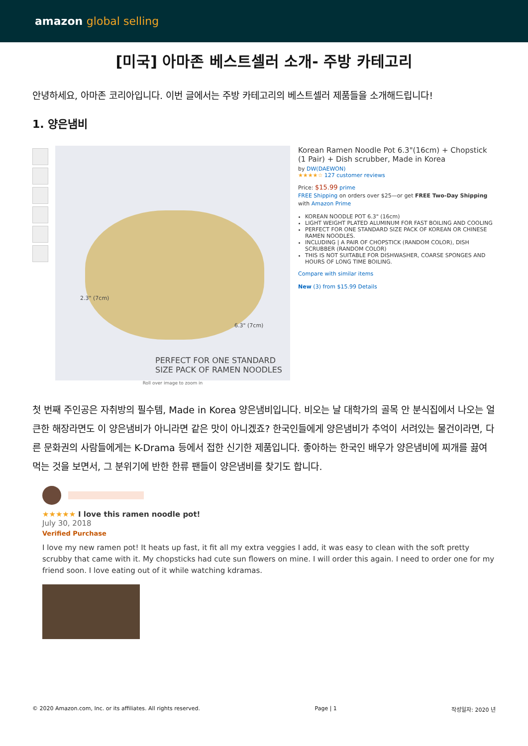amazon global selling
[미국] 아마존 베스트셀러 소개- 주방 카테고리
안녕하세요, 아마존 코리아입니다. 이번 글에서는 주방 카테고리의 베스트셀러 제품들을 소개해드립니다!
1. 양은냄비
6.3" (7cm)
2.3" (7cm)
PERFECT FOR ONE STANDARD
SIZE PACK OF RAMEN NOODLES
Roll over image to zoom in
Korean Ramen Noodle Pot 6.3"(16cm) + Chopstick (1 Pair) + Dish scrubber, Made in Korea
by DW(DAEWON)
★★★★☆ 127 customer reviews
Price: $15.99 prime
FREE Shipping on orders over $25—or get FREE Two-Day Shipping with Amazon Prime
KOREAN NOODLE POT 6.3" (16cm)
LIGHT WEIGHT PLATED ALUMINUM FOR FAST BOILING AND COOLING
PERFECT FOR ONE STANDARD SIZE PACK OF KOREAN OR CHINESE RAMEN NOODLES.
INCLUDING | A PAIR OF CHOPSTICK (RANDOM COLOR), DISH SCRUBBER (RANDOM COLOR)
THIS IS NOT SUITABLE FOR DISHWASHER, COARSE SPONGES AND HOURS OF LONG TIME BOILING.
Compare with similar items
New (3) from $15.99 Details
첫 번째 주인공은 자취방의 필수템, Made in Korea 양은냄비입니다. 비오는 날 대학가의 골목 안 분식집에서 나오는 얼큰한 해장라면도 이 양은냄비가 아니라면 같은 맛이 아니겠죠? 한국인들에게 양은냄비가 추억이 서려있는 물건이라면, 다른 문화권의 사람들에게는 K-Drama 등에서 접한 신기한 제품입니다. 좋아하는 한국인 배우가 양은냄비에 찌개를 끓여먹는 것을 보면서, 그 분위기에 반한 한류 팬들이 양은냄비를 찾기도 합니다.
★★★★★ I love this ramen noodle pot!
July 30, 2018
Verified Purchase
I love my new ramen pot! It heats up fast, it fit all my extra veggies I add, it was easy to clean with the soft pretty scrubby that came with it. My chopsticks had cute sun flowers on mine. I will order this again. I need to order one for my friend soon. I love eating out of it while watching kdramas.
© 2020 Amazon.com, Inc. or its affiliates. All rights reserved. Page | 1 작성일자: 2020 년